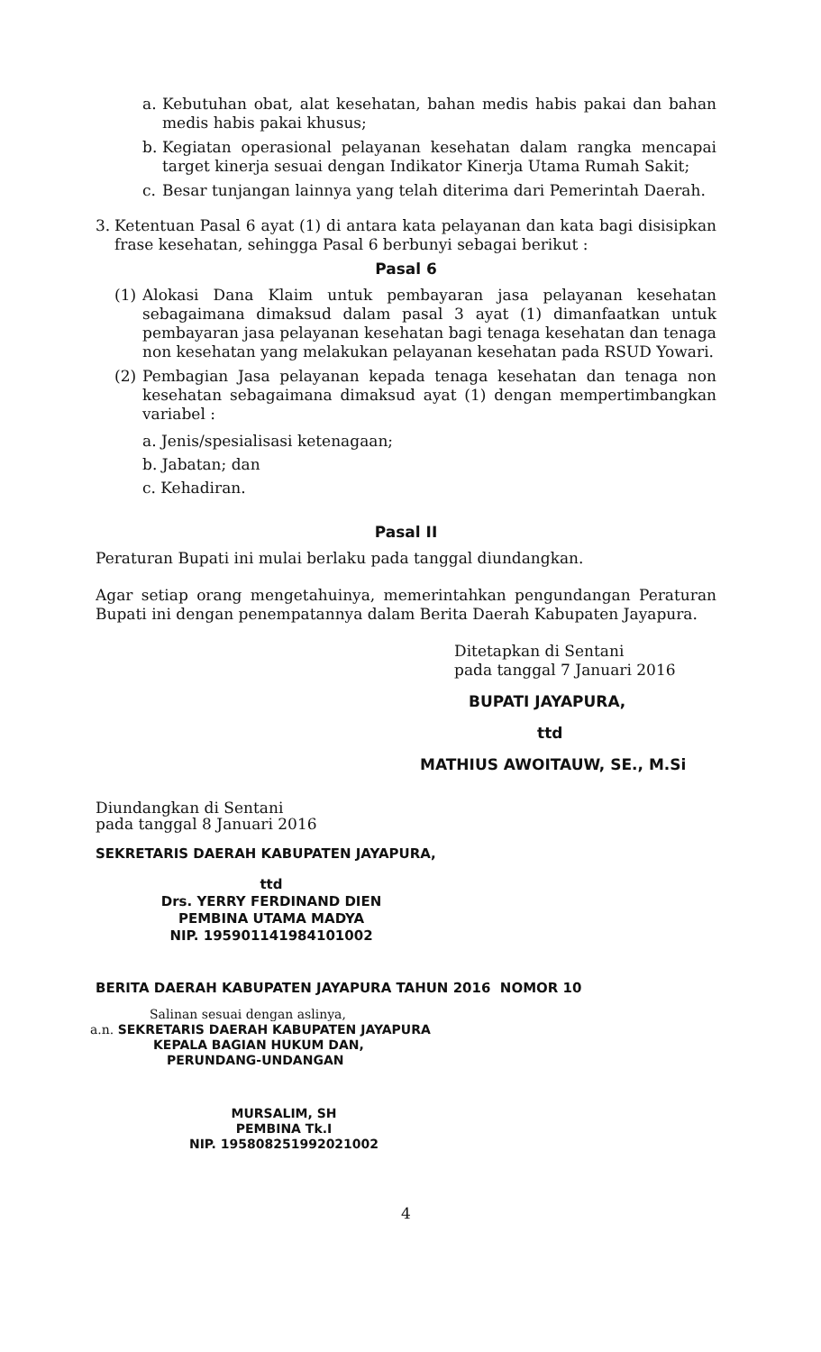a. Kebutuhan obat, alat kesehatan, bahan medis habis pakai dan bahan medis habis pakai khusus;
b. Kegiatan operasional pelayanan kesehatan dalam rangka mencapai target kinerja sesuai dengan Indikator Kinerja Utama Rumah Sakit;
c. Besar tunjangan lainnya yang telah diterima dari Pemerintah Daerah.
3. Ketentuan Pasal 6 ayat (1) di antara kata pelayanan dan kata bagi disisipkan frase kesehatan, sehingga Pasal 6 berbunyi sebagai berikut :
Pasal 6
(1) Alokasi Dana Klaim untuk pembayaran jasa pelayanan kesehatan sebagaimana dimaksud dalam pasal 3 ayat (1) dimanfaatkan untuk pembayaran jasa pelayanan kesehatan bagi tenaga kesehatan dan tenaga non kesehatan yang melakukan pelayanan kesehatan pada RSUD Yowari.
(2) Pembagian Jasa pelayanan kepada tenaga kesehatan dan tenaga non kesehatan sebagaimana dimaksud ayat (1) dengan mempertimbangkan variabel :
a. Jenis/spesialisasi ketenagaan;
b. Jabatan; dan
c. Kehadiran.
Pasal II
Peraturan Bupati ini mulai berlaku pada tanggal diundangkan.
Agar setiap orang mengetahuinya, memerintahkan pengundangan Peraturan Bupati ini dengan penempatannya dalam Berita Daerah Kabupaten Jayapura.
Ditetapkan di Sentani
pada tanggal 7 Januari 2016
BUPATI JAYAPURA,
ttd
MATHIUS AWOITAUW, SE., M.Si
Diundangkan di Sentani
pada tanggal 8 Januari 2016
SEKRETARIS DAERAH KABUPATEN JAYAPURA,
ttd
Drs. YERRY FERDINAND DIEN
PEMBINA UTAMA MADYA
NIP. 195901141984101002
BERITA DAERAH KABUPATEN JAYAPURA TAHUN 2016 NOMOR 10
Salinan sesuai dengan aslinya,
a.n. SEKRETARIS DAERAH KABUPATEN JAYAPURA
KEPALA BAGIAN HUKUM DAN,
PERUNDANG-UNDANGAN
MURSALIM, SH
PEMBINA Tk.I
NIP. 195808251992021002
4